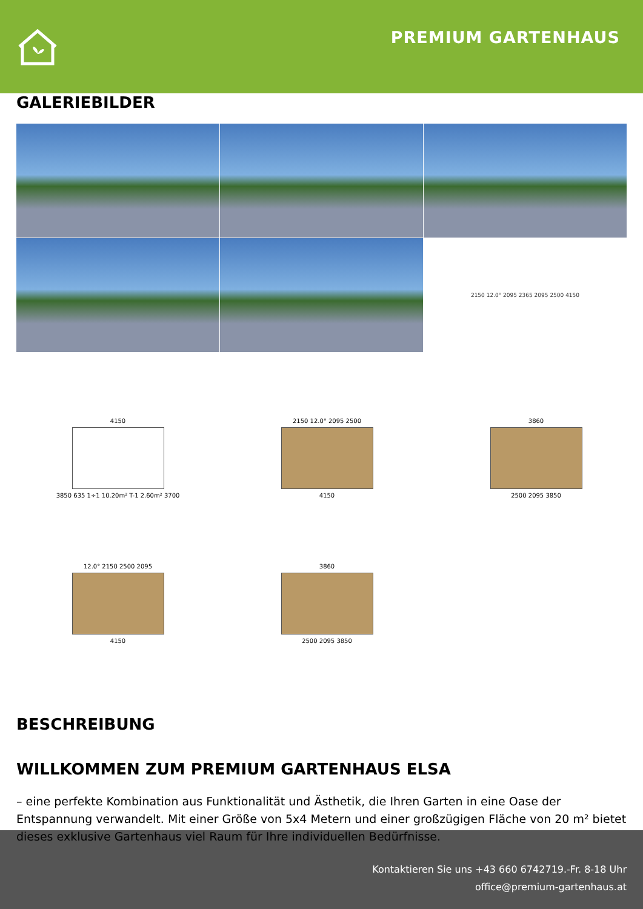PREMIUM GARTENHAUS
GALERIEBILDER
2150 12.0° 2095 2365 2095 2500 4150
4150
3850 635 1÷1 10.20m² T-1 2.60m² 3700
2150 12.0° 2095 2500
4150
3860
2500 2095 3850
12.0° 2150 2500 2095
4150
3860
2500 2095 3850
BESCHREIBUNG
WILLKOMMEN ZUM PREMIUM GARTENHAUS ELSA
– eine perfekte Kombination aus Funktionalität und Ästhetik, die Ihren Garten in eine Oase der Entspannung verwandelt. Mit einer Größe von 5x4 Metern und einer großzügigen Fläche von 20 m² bietet dieses exklusive Gartenhaus viel Raum für Ihre individuellen Bedürfnisse.
Kontaktieren Sie uns +43 660 6742719.-Fr. 8-18 Uhr
office@premium-gartenhaus.at